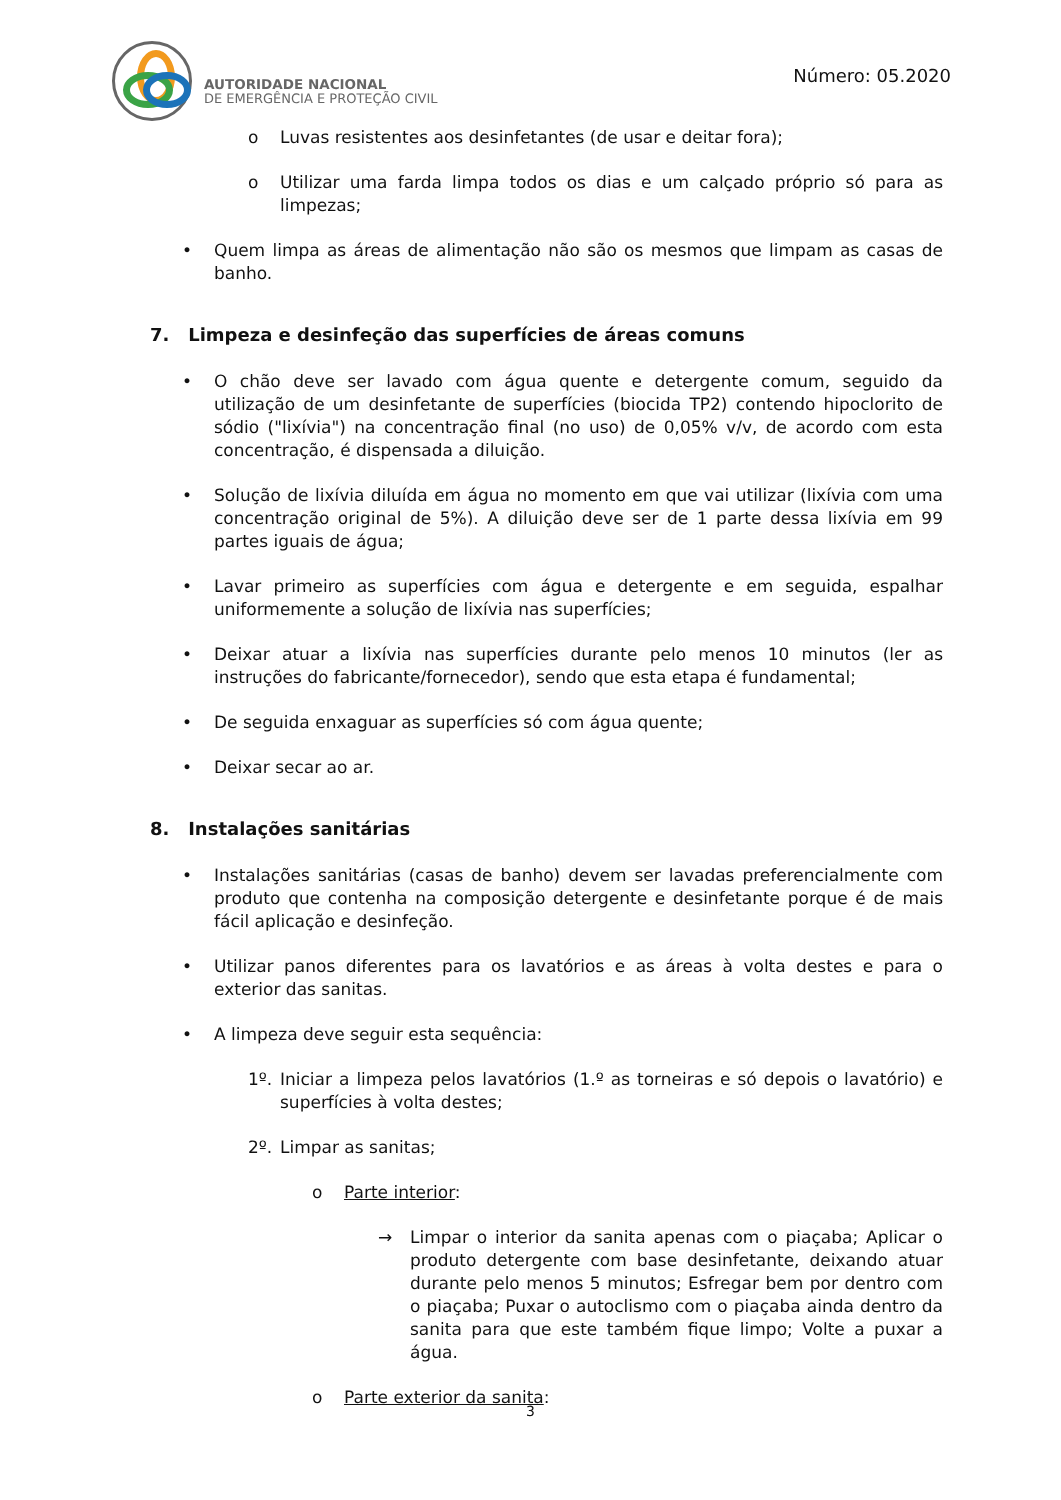AUTORIDADE NACIONAL
DE EMERGÊNCIA E PROTEÇÃO CIVIL
Número: 05.2020
o Luvas resistentes aos desinfetantes (de usar e deitar fora);
o Utilizar uma farda limpa todos os dias e um calçado próprio só para as limpezas;
• Quem limpa as áreas de alimentação não são os mesmos que limpam as casas de banho.
7. Limpeza e desinfeção das superfícies de áreas comuns
• O chão deve ser lavado com água quente e detergente comum, seguido da utilização de um desinfetante de superfícies (biocida TP2) contendo hipoclorito de sódio ("lixívia") na concentração final (no uso) de 0,05% v/v, de acordo com esta concentração, é dispensada a diluição.
• Solução de lixívia diluída em água no momento em que vai utilizar (lixívia com uma concentração original de 5%). A diluição deve ser de 1 parte dessa lixívia em 99 partes iguais de água;
• Lavar primeiro as superfícies com água e detergente e em seguida, espalhar uniformemente a solução de lixívia nas superfícies;
• Deixar atuar a lixívia nas superfícies durante pelo menos 10 minutos (ler as instruções do fabricante/fornecedor), sendo que esta etapa é fundamental;
• De seguida enxaguar as superfícies só com água quente;
• Deixar secar ao ar.
8. Instalações sanitárias
• Instalações sanitárias (casas de banho) devem ser lavadas preferencialmente com produto que contenha na composição detergente e desinfetante porque é de mais fácil aplicação e desinfeção.
• Utilizar panos diferentes para os lavatórios e as áreas à volta destes e para o exterior das sanitas.
• A limpeza deve seguir esta sequência:
1º. Iniciar a limpeza pelos lavatórios (1.º as torneiras e só depois o lavatório) e superfícies à volta destes;
2º. Limpar as sanitas;
o Parte interior:
→ Limpar o interior da sanita apenas com o piaçaba; Aplicar o produto detergente com base desinfetante, deixando atuar durante pelo menos 5 minutos; Esfregar bem por dentro com o piaçaba; Puxar o autoclismo com o piaçaba ainda dentro da sanita para que este também fique limpo; Volte a puxar a água.
o Parte exterior da sanita:
3